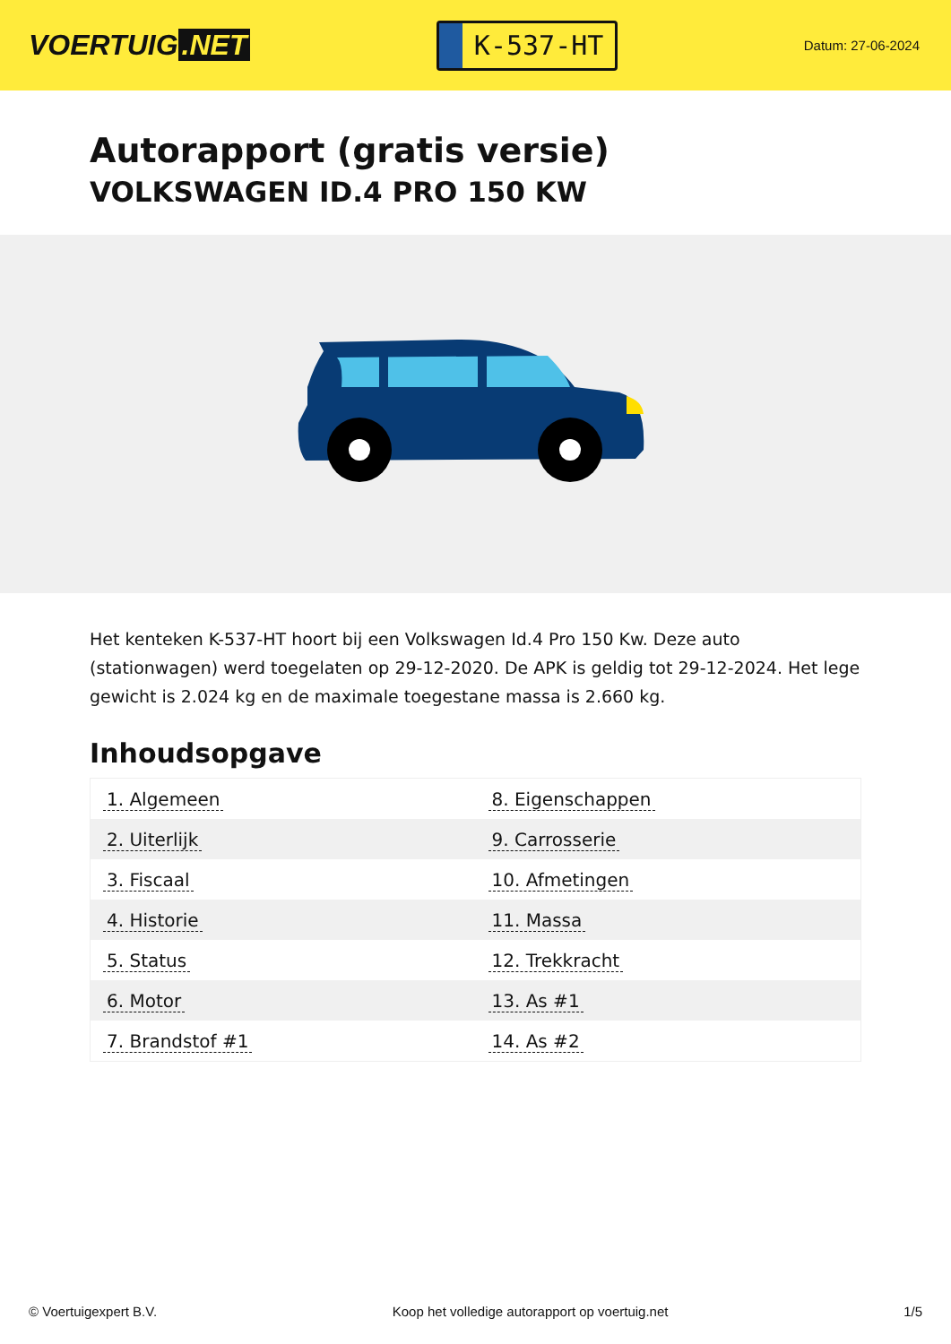VOERTUIG.NET
K-537-HT
Datum: 27-06-2024
Autorapport (gratis versie)
VOLKSWAGEN ID.4 PRO 150 KW
Het kenteken K-537-HT hoort bij een Volkswagen Id.4 Pro 150 Kw. Deze auto (stationwagen) werd toegelaten op 29-12-2020. De APK is geldig tot 29-12-2024. Het lege gewicht is 2.024 kg en de maximale toegestane massa is 2.660 kg.
Inhoudsopgave
| 1. Algemeen | 8. Eigenschappen |
| 2. Uiterlijk | 9. Carrosserie |
| 3. Fiscaal | 10. Afmetingen |
| 4. Historie | 11. Massa |
| 5. Status | 12. Trekkracht |
| 6. Motor | 13. As #1 |
| 7. Brandstof #1 | 14. As #2 |
© Voertuigexpert B.V. Koop het volledige autorapport op voertuig.net 1/5